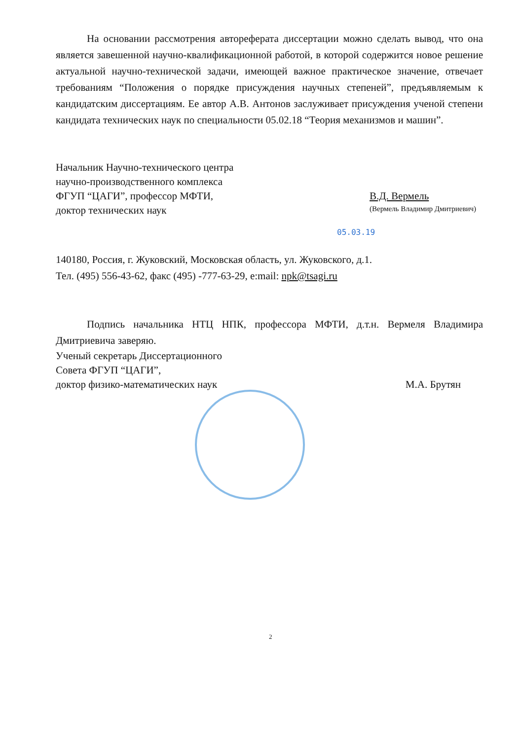На основании рассмотрения автореферата диссертации можно сделать вывод, что она является завешенной научно-квалификационной работой, в которой содержится новое решение актуальной научно-технической задачи, имеющей важное практическое значение, отвечает требованиям “Положения о порядке присуждения научных степеней”, предъявляемым к кандидатским диссертациям. Ее автор А.В. Антонов заслуживает присуждения ученой степени кандидата технических наук по специальности 05.02.18 “Теория механизмов и машин”.
Начальник Научно-технического центра
научно-производственного комплекса
ФГУП “ЦАГИ”, профессор МФТИ,
доктор технических наук
В.Д. Вермель
(Вермель Владимир Дмитриевич)
05.03.19
140180, Россия, г. Жуковский, Московская область, ул. Жуковского, д.1.
Тел. (495) 556-43-62, факс (495) -777-63-29, e:mail: npk@tsagi.ru
Подпись начальника НТЦ НПК, профессора МФТИ, д.т.н. Вермеля Владимира Дмитриевича заверяю.
Ученый секретарь Диссертационного
Совета ФГУП “ЦАГИ”,
доктор физико-математических наук М.А. Брутян
2